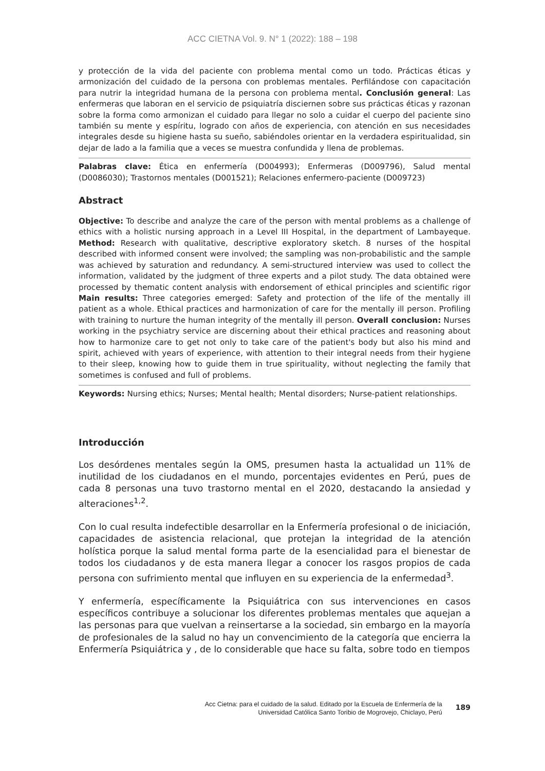ACC CIETNA Vol. 9. N° 1 (2022): 188 – 198
y protección de la vida del paciente con problema mental como un todo. Prácticas éticas y armonización del cuidado de la persona con problemas mentales. Perfilándose con capacitación para nutrir la integridad humana de la persona con problema mental. Conclusión general: Las enfermeras que laboran en el servicio de psiquiatría disciernen sobre sus prácticas éticas y razonan sobre la forma como armonizan el cuidado para llegar no solo a cuidar el cuerpo del paciente sino también su mente y espíritu, logrado con años de experiencia, con atención en sus necesidades integrales desde su higiene hasta su sueño, sabiéndoles orientar en la verdadera espiritualidad, sin dejar de lado a la familia que a veces se muestra confundida y llena de problemas.
Palabras clave: Ética en enfermería (D004993); Enfermeras (D009796), Salud mental (D0086030); Trastornos mentales (D001521); Relaciones enfermero-paciente (D009723)
Abstract
Objective: To describe and analyze the care of the person with mental problems as a challenge of ethics with a holistic nursing approach in a Level III Hospital, in the department of Lambayeque. Method: Research with qualitative, descriptive exploratory sketch. 8 nurses of the hospital described with informed consent were involved; the sampling was non-probabilistic and the sample was achieved by saturation and redundancy. A semi-structured interview was used to collect the information, validated by the judgment of three experts and a pilot study. The data obtained were processed by thematic content analysis with endorsement of ethical principles and scientific rigor Main results: Three categories emerged: Safety and protection of the life of the mentally ill patient as a whole. Ethical practices and harmonization of care for the mentally ill person. Profiling with training to nurture the human integrity of the mentally ill person. Overall conclusion: Nurses working in the psychiatry service are discerning about their ethical practices and reasoning about how to harmonize care to get not only to take care of the patient's body but also his mind and spirit, achieved with years of experience, with attention to their integral needs from their hygiene to their sleep, knowing how to guide them in true spirituality, without neglecting the family that sometimes is confused and full of problems.
Keywords: Nursing ethics; Nurses; Mental health; Mental disorders; Nurse-patient relationships.
Introducción
Los desórdenes mentales según la OMS, presumen hasta la actualidad un 11% de inutilidad de los ciudadanos en el mundo, porcentajes evidentes en Perú, pues de cada 8 personas una tuvo trastorno mental en el 2020, destacando la ansiedad y alteraciones<sup>1,2</sup>.
Con lo cual resulta indefectible desarrollar en la Enfermería profesional o de iniciación, capacidades de asistencia relacional, que protejan la integridad de la atención holística porque la salud mental forma parte de la esencialidad para el bienestar de todos los ciudadanos y de esta manera llegar a conocer los rasgos propios de cada persona con sufrimiento mental que influyen en su experiencia de la enfermedad<sup>3</sup>.
Y enfermería, específicamente la Psiquiátrica con sus intervenciones en casos específicos contribuye a solucionar los diferentes problemas mentales que aquejan a las personas para que vuelvan a reinsertarse a la sociedad, sin embargo en la mayoría de profesionales de la salud no hay un convencimiento de la categoría que encierra la Enfermería Psiquiátrica y , de lo considerable que hace su falta, sobre todo en tiempos
Acc Cietna: para el cuidado de la salud. Editado por la Escuela de Enfermería de la
Universidad Católica Santo Toribio de Mogrovejo, Chiclayo, Perú
189